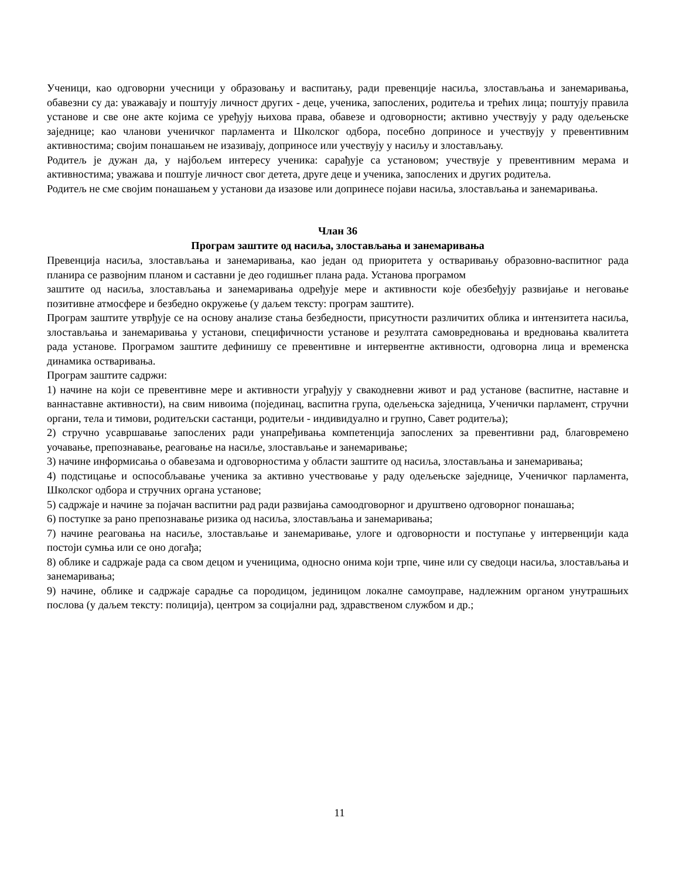Ученици, као одговорни учесници у образовању и васпитању, ради превенције насиља, злостављања и занемаривања, обавезни су да: уважавају и поштују личност других - деце, ученика, запослених, родитеља и трећих лица; поштују правила установе и све оне акте којима се уређују њихова права, обавезе и одговорности; активно учествују у раду одељењске заједнице; као чланови ученичког парламента и Школског одбора, посебно доприносе и учествују у превентивним активностима; својим понашањем не изазивају, доприносе или учествују у насиљу и злостављању.
Родитељ је дужан да, у најбољем интересу ученика: сарађује са установом; учествује у превентивним мерама и активностима; уважава и поштује личност свог детета, друге деце и ученика, запослених и других родитеља.
Родитељ не сме својим понашањем у установи да изазове или допринесе појави насиља, злостављања и занемаривања.
Члан 36
Програм заштите од насиља, злостављања и занемаривања
Превенција насиља, злостављања и занемаривања, као један од приоритета у остваривању образовно-васпитног рада планира се развојним планом и саставни је део годишњег плана рада. Установа програмом
заштите од насиља, злостављања и занемаривања одређује мере и активности које обезбеђују развијање и неговање позитивне атмосфере и безбедно окружење (у даљем тексту: програм заштите).
Програм заштите утврђује се на основу анализе стања безбедности, присутности различитих облика и интензитета насиља, злостављања и занемаривања у установи, специфичности установе и резултата самовредновања и вредновања квалитета рада установе. Програмом заштите дефинишу се превентивне и интервентне активности, одговорна лица и временска динамика остваривања.
Програм заштите садржи:
1) начине на који се превентивне мере и активности уграђују у свакодневни живот и рад установе (васпитне, наставне и ваннаставне активности), на свим нивоима (појединац, васпитна група, одељењска заједница, Ученички парламент, стручни органи, тела и тимови, родитељски састанци, родитељи - индивидуално и групно, Савет родитеља);
2) стручно усавршавање запослених ради унапређивања компетенција запослених за превентивни рад, благовремено уочавање, препознавање, реаговање на насиље, злостављање и занемаривање;
3) начине информисања о обавезама и одговорностима у области заштите од насиља, злостављања и занемаривања;
4) подстицање и оспособљавање ученика за активно учествовање у раду одељењске заједнице, Ученичког парламента, Школског одбора и стручних органа установе;
5) садржаје и начине за појачан васпитни рад ради развијања самоодговорног и друштвено одговорног понашања;
6) поступке за рано препознавање ризика од насиља, злостављања и занемаривања;
7) начине реаговања на насиље, злостављање и занемаривање, улоге и одговорности и поступање у интервенцији када постоји сумња или се оно догађа;
8) облике и садржаје рада са свом децом и ученицима, односно онима који трпе, чине или су сведоци насиља, злостављања и занемаривања;
9) начине, облике и садржаје сарадње са породицом, јединицом локалне самоуправе, надлежним органом унутрашњих послова (у даљем тексту: полиција), центром за социјални рад, здравственом службом и др.;
11